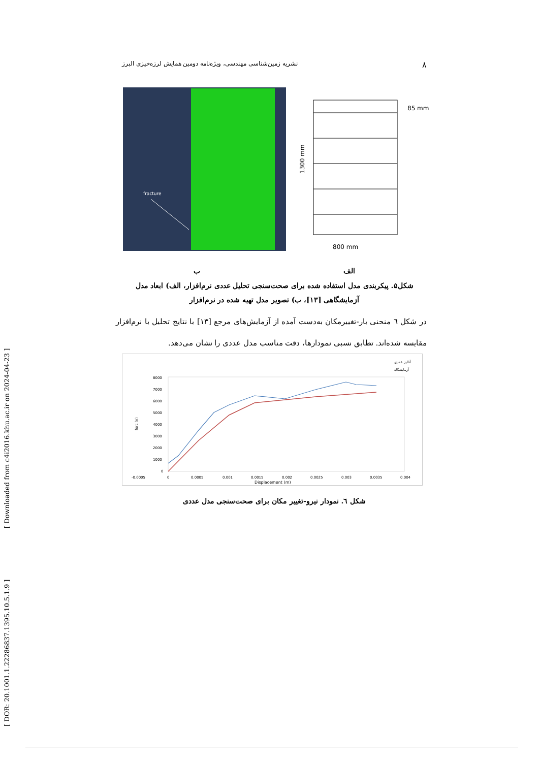[ Downloaded from c4i2016.khu.ac.ir on 2024-04-23 ]
[ DOR: 20.1001.1.22286837.1395.10.5.1.9 ]
۸ نشریه زمین‌شناسی مهندسی، ویژه‌نامه دومین همایش لرزه‌خیزی البرز
fracture
85 mm
800 mm
1300 mm
الف ب
شکل۵. پیکربندی مدل استفاده شده برای صحت‌سنجی تحلیل عددی نرم‌افزار، الف) ابعاد مدل آزمایشگاهی [۱۳]، ب) تصویر مدل تهیه شده در نرم‌افزار
در شکل ٦ منحنی بار-تغییرمکان به‌دست آمده از آزمایش‌های مرجع [۱۳] با نتایج تحلیل با نرم‌افزار مقایسه شده‌اند. تطابق نسبی نمودارها، دقت مناسب مدل عددی را نشان می‌دهد.
آنالیز عددی
آزمایشگاه
8000
7000
6000
5000
4000
3000
2000
1000
0
-0.0005
0
0.0005
0.001
0.0015
0.002
0.0025
0.003
0.0035
0.004
Displacement (m)
forc (n)
شکل ٦. نمودار نیرو-تغییر مکان برای صحت‌سنجی مدل عددی